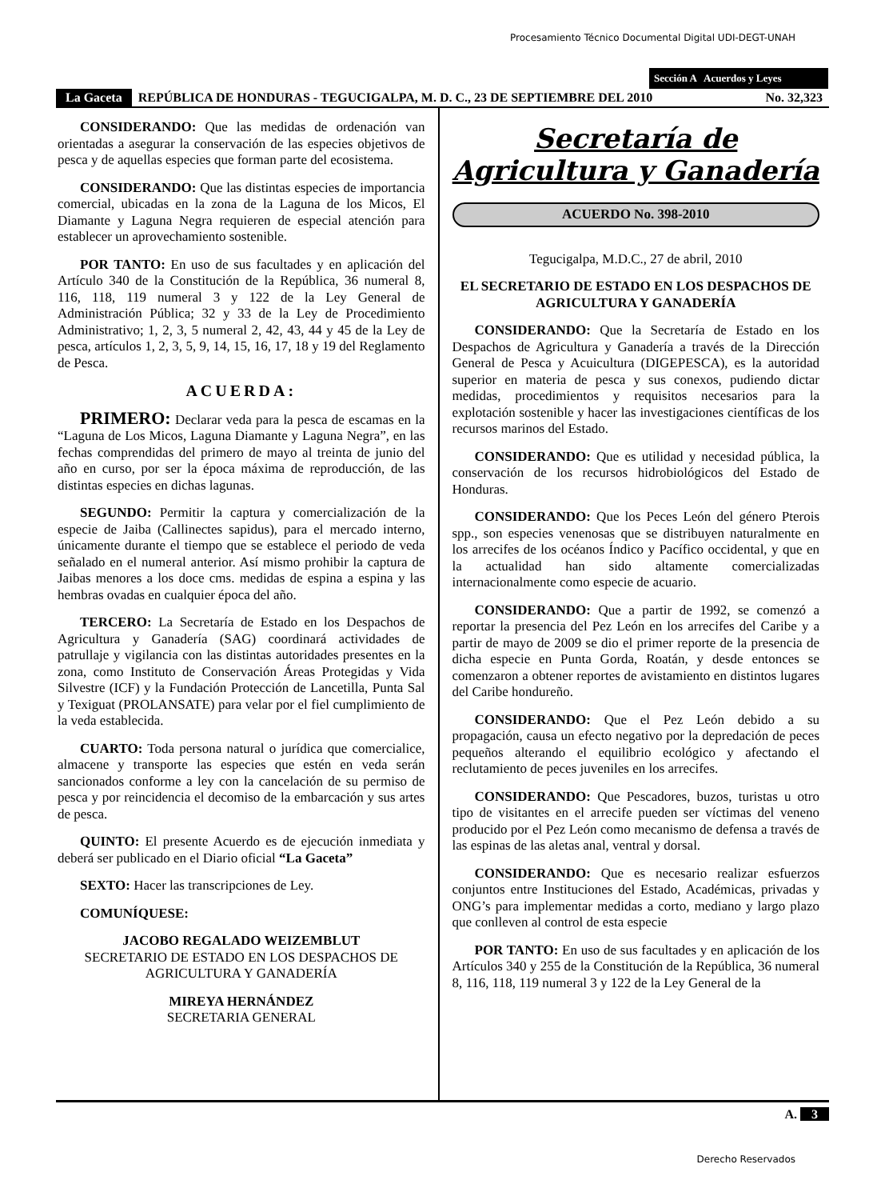Procesamiento Técnico Documental Digital UDI-DEGT-UNAH
Sección A Acuerdos y Leyes
La Gaceta REPÚBLICA DE HONDURAS - TEGUCIGALPA, M. D. C., 23 DE SEPTIEMBRE DEL 2010 No. 32,323
CONSIDERANDO: Que las medidas de ordenación van orientadas a asegurar la conservación de las especies objetivos de pesca y de aquellas especies que forman parte del ecosistema.
CONSIDERANDO: Que las distintas especies de importancia comercial, ubicadas en la zona de la Laguna de los Micos, El Diamante y Laguna Negra requieren de especial atención para establecer un aprovechamiento sostenible.
POR TANTO: En uso de sus facultades y en aplicación del Artículo 340 de la Constitución de la República, 36 numeral 8, 116, 118, 119 numeral 3 y 122 de la Ley General de Administración Pública; 32 y 33 de la Ley de Procedimiento Administrativo; 1, 2, 3, 5 numeral 2, 42, 43, 44 y 45 de la Ley de pesca, artículos 1, 2, 3, 5, 9, 14, 15, 16, 17, 18 y 19 del Reglamento de Pesca.
ACUERDA:
PRIMERO: Declarar veda para la pesca de escamas en la “Laguna de Los Micos, Laguna Diamante y Laguna Negra”, en las fechas comprendidas del primero de mayo al treinta de junio del año en curso, por ser la época máxima de reproducción, de las distintas especies en dichas lagunas.
SEGUNDO: Permitir la captura y comercialización de la especie de Jaiba (Callinectes sapidus), para el mercado interno, únicamente durante el tiempo que se establece el periodo de veda señalado en el numeral anterior. Así mismo prohibir la captura de Jaibas menores a los doce cms. medidas de espina a espina y las hembras ovadas en cualquier época del año.
TERCERO: La Secretaría de Estado en los Despachos de Agricultura y Ganadería (SAG) coordinará actividades de patrullaje y vigilancia con las distintas autoridades presentes en la zona, como Instituto de Conservación Áreas Protegidas y Vida Silvestre (ICF) y la Fundación Protección de Lancetilla, Punta Sal y Texiguat (PROLANSATE) para velar por el fiel cumplimiento de la veda establecida.
CUARTO: Toda persona natural o jurídica que comercialice, almacene y transporte las especies que estén en veda serán sancionados conforme a ley con la cancelación de su permiso de pesca y por reincidencia el decomiso de la embarcación y sus artes de pesca.
QUINTO: El presente Acuerdo es de ejecución inmediata y deberá ser publicado en el Diario oficial “La Gaceta”
SEXTO: Hacer las transcripciones de Ley.
COMUNÍQUESE:
JACOBO REGALADO WEIZEMBLUT
SECRETARIO DE ESTADO EN LOS DESPACHOS DE AGRICULTURA Y GANADERÍA
MIREYA HERNÁNDEZ
SECRETARIA GENERAL
Secretaría de
Agricultura y Ganadería
ACUERDO No. 398-2010
Tegucigalpa, M.D.C., 27 de abril, 2010
EL SECRETARIO DE ESTADO EN LOS DESPACHOS DE AGRICULTURA Y GANADERÍA
CONSIDERANDO: Que la Secretaría de Estado en los Despachos de Agricultura y Ganadería a través de la Dirección General de Pesca y Acuicultura (DIGEPESCA), es la autoridad superior en materia de pesca y sus conexos, pudiendo dictar medidas, procedimientos y requisitos necesarios para la explotación sostenible y hacer las investigaciones científicas de los recursos marinos del Estado.
CONSIDERANDO: Que es utilidad y necesidad pública, la conservación de los recursos hidrobiológicos del Estado de Honduras.
CONSIDERANDO: Que los Peces León del género Pterois spp., son especies venenosas que se distribuyen naturalmente en los arrecifes de los océanos Índico y Pacífico occidental, y que en la actualidad han sido altamente comercializadas internacionalmente como especie de acuario.
CONSIDERANDO: Que a partir de 1992, se comenzó a reportar la presencia del Pez León en los arrecifes del Caribe y a partir de mayo de 2009 se dio el primer reporte de la presencia de dicha especie en Punta Gorda, Roatán, y desde entonces se comenzaron a obtener reportes de avistamiento en distintos lugares del Caribe hondureño.
CONSIDERANDO: Que el Pez León debido a su propagación, causa un efecto negativo por la depredación de peces pequeños alterando el equilibrio ecológico y afectando el reclutamiento de peces juveniles en los arrecifes.
CONSIDERANDO: Que Pescadores, buzos, turistas u otro tipo de visitantes en el arrecife pueden ser víctimas del veneno producido por el Pez León como mecanismo de defensa a través de las espinas de las aletas anal, ventral y dorsal.
CONSIDERANDO: Que es necesario realizar esfuerzos conjuntos entre Instituciones del Estado, Académicas, privadas y ONG’s para implementar medidas a corto, mediano y largo plazo que conlleven al control de esta especie
POR TANTO: En uso de sus facultades y en aplicación de los Artículos 340 y 255 de la Constitución de la República, 36 numeral 8, 116, 118, 119 numeral 3 y 122 de la Ley General de la
A. 3
Derecho Reservados